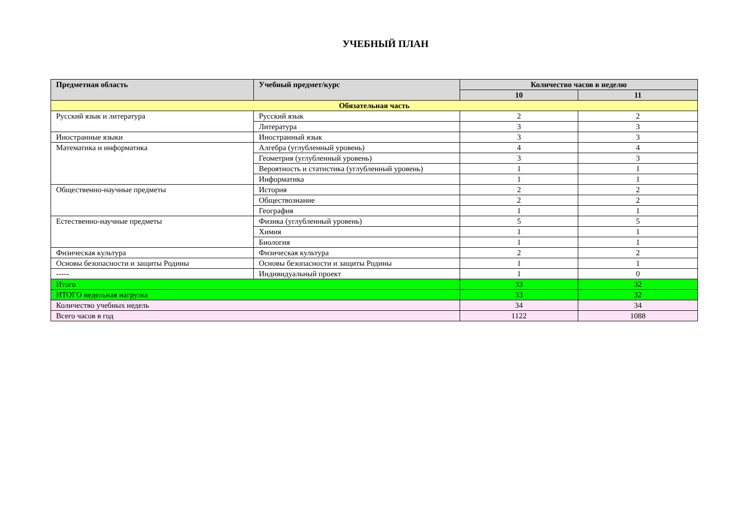УЧЕБНЫЙ ПЛАН
| Предметная область | Учебный предмет/курс | Количество часов в неделю | |
| --- | --- | --- | --- |
| | | 10 | 11 |
| Обязательная часть | | | |
| Русский язык и литература | Русский язык | 2 | 2 |
| | Литература | 3 | 3 |
| Иностранные языки | Иностранный язык | 3 | 3 |
| Математика и информатика | Алгебра (углубленный уровень) | 4 | 4 |
| | Геометрия (углубленный уровень) | 3 | 3 |
| | Вероятность и статистика (углубленный уровень) | 1 | 1 |
| | Информатика | 1 | 1 |
| Общественно-научные предметы | История | 2 | 2 |
| | Обществознание | 2 | 2 |
| | География | 1 | 1 |
| Естественно-научные предметы | Физика (углубленный уровень) | 5 | 5 |
| | Химия | 1 | 1 |
| | Биология | 1 | 1 |
| Физическая культура | Физическая культура | 2 | 2 |
| Основы безопасности и защиты Родины | Основы безопасности и защиты Родины | 1 | 1 |
| ----- | Индивидуальный проект | 1 | 0 |
| Итого | | 33 | 32 |
| ИТОГО недельная нагрузка | | 33 | 32 |
| Количество учебных недель | | 34 | 34 |
| Всего часов в год | | 1122 | 1088 |